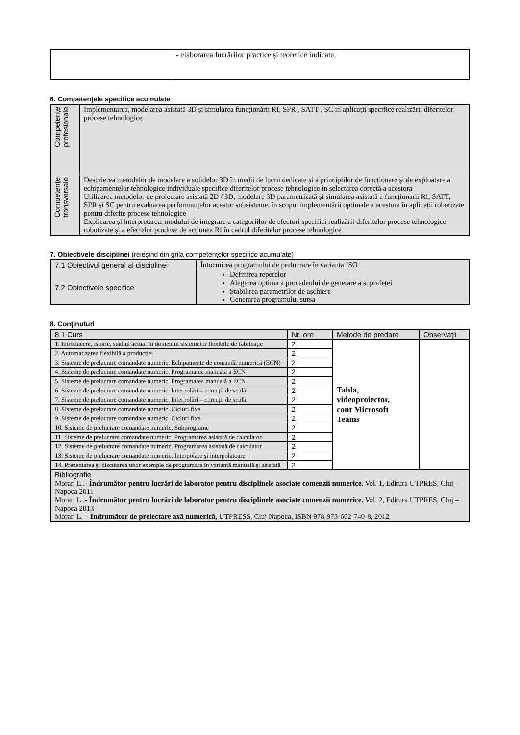| | - elaborarea lucrărilor practice și teoretice indicate. |
6. Competenţele specifice acumulate
| Competenţe profesionale | Implementarea, modelarea asistată 3D și simularea funcționării RI, SPR , SATT , SC in aplicații specifice realizării diferitelor procese tehnologice |
| Competenţe transversale | Descrierea metodelor de modelare a solidelor 3D în medii de lucru dedicate și a principiilor de funcționare și de exploatare a echipamentelor tehnologice individuale specifice diferitelor procese tehnologice în selectarea corectă a acestora Utilizarea metodelor de proiectare asistată 2D / 3D, modelare 3D parametrizată și simularea asistată a funcționarii RI, SATT, SPR și SC pentru evaluarea performanțelor acestor subsisteme, în scopul implementării optimale a acestora în aplicații robotizate pentru diferite procese tehnologice Explicarea și interpretarea, modului de integrare a categoriilor de efectori specifici realizării diferitelor procese tehnologice robotizate și a efectelor produse de acțiunea RI în cadrul diferitelor procese tehnologice |
7. Obiectivele disciplinei (reieşind din grila competenţelor specifice acumulate)
| 7.1 Obiectivul general al disciplinei | Întocmirea programului de prelucrare în varianta ISO |
| 7.2 Obiectivele specifice | Definirea reperelor Alegerea optima a procedeului de generare a suprafeței Stabilirea parametrilor de așchiere Generarea programului sursa |
8. Conţinuturi
| 8.1 Curs | Nr. ore | Metode de predare | Observaţii |
| --- | --- | --- | --- |
| 1. Introducere, istoric, stadiul actual în domeniul sistemelor flexibile de fabricație | 2 | Tabla, videoproiector, cont Microsoft Teams | |
| 2. Automatizarea flexibilă a producției | 2 | | |
| 3. Sisteme de prelucrare comandate numeric. Echipamente de comandă numerică (ECN) | 2 | | |
| 4. Sisteme de prelucrare comandate numeric. Programarea manuală a ECN | 2 | | |
| 5. Sisteme de prelucrare comandate numeric. Programarea manuală a ECN | 2 | | |
| 6. Sisteme de prelucrare comandate numeric. Interpolări – corecții de sculă | 2 | | |
| 7. Sisteme de prelucrare comandate numeric. Interpolări – corecții de sculă | 2 | | |
| 8. Sisteme de prelucrare comandate numeric. Cicluri fixe | 2 | | |
| 9. Sisteme de prelucrare comandate numeric. Cicluri fixe | 2 | | |
| 10. Sisteme de prelucrare comandate numeric. Subprograme | 2 | | |
| 11. Sisteme de prelucrare comandate numeric. Programarea asistată de calculator | 2 | | |
| 12. Sisteme de prelucrare comandate numeric. Programarea asistată de calculator | 2 | | |
| 13. Sisteme de prelucrare comandate numeric. Interpolare şi interpolatoare | 2 | | |
| 14. Prezentarea şi discutarea unor exemple de programare în variantă manuală şi asistată | 2 | | |
| Bibliografie Morar, L..- Îndrumător pentru lucrări de laborator pentru disciplinele asociate comenzii numerice. Vol. 1, Editura UTPRES, Cluj –Napoca 2011 Morar, L..- Îndrumător pentru lucrări de laborator pentru disciplinele asociate comenzii numerice. Vol. 2, Editura UTPRES, Cluj –Napoca 2013 Morar, L. – Indrumător de proiectare axă numerică, UTPRESS, Cluj Napoca, ISBN 978-973-662-740-8, 2012 | | | |